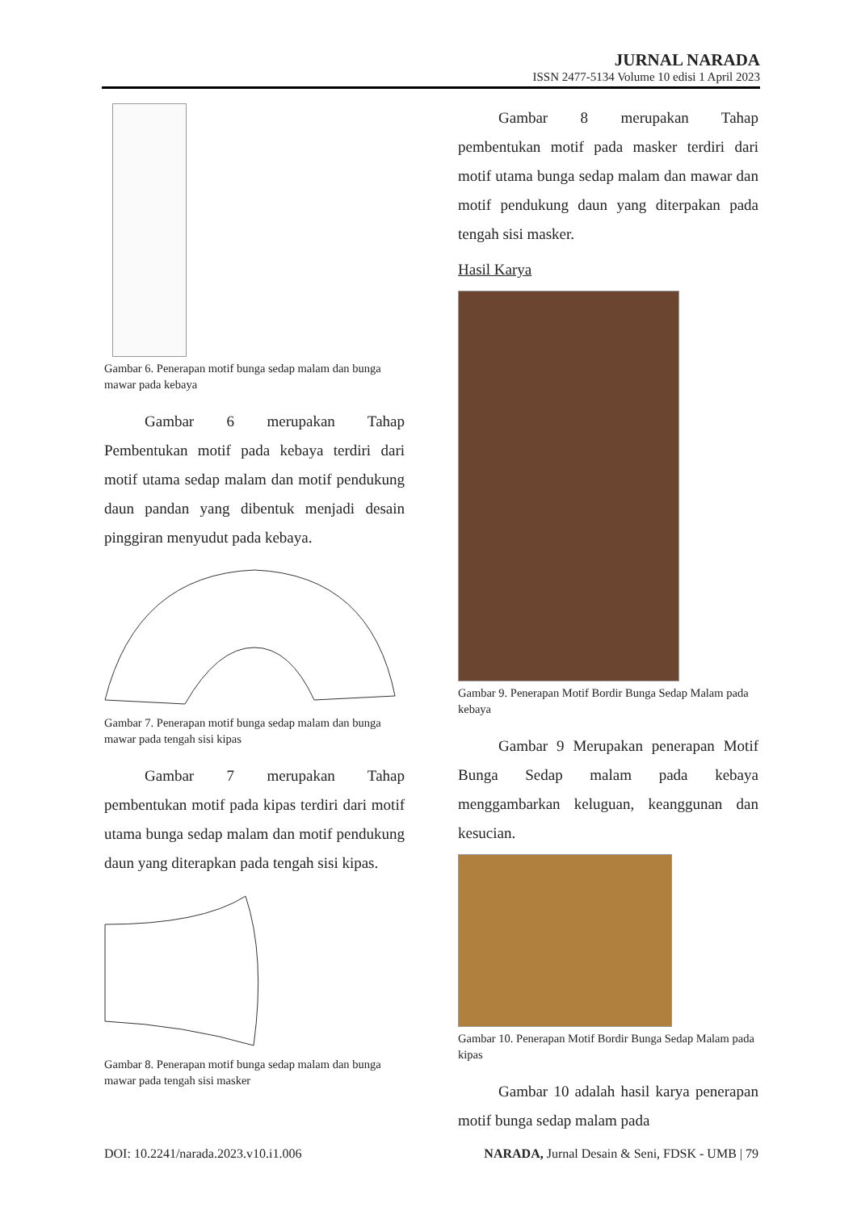JURNAL NARADA
ISSN 2477-5134 Volume 10 edisi 1 April 2023
Gambar 6. Penerapan motif bunga sedap malam dan bunga mawar pada kebaya
Gambar 6 merupakan Tahap Pembentukan motif pada kebaya terdiri dari motif utama sedap malam dan motif pendukung daun pandan yang dibentuk menjadi desain pinggiran menyudut pada kebaya.
Gambar 7. Penerapan motif bunga sedap malam dan bunga mawar pada tengah sisi kipas
Gambar 7 merupakan Tahap pembentukan motif pada kipas terdiri dari motif utama bunga sedap malam dan motif pendukung daun yang diterapkan pada tengah sisi kipas.
Gambar 8. Penerapan motif bunga sedap malam dan bunga mawar pada tengah sisi masker
Gambar 8 merupakan Tahap pembentukan motif pada masker terdiri dari motif utama bunga sedap malam dan mawar dan motif pendukung daun yang diterpakan pada tengah sisi masker.
Hasil Karya
Gambar 9. Penerapan Motif Bordir Bunga Sedap Malam pada kebaya
Gambar 9 Merupakan penerapan Motif Bunga Sedap malam pada kebaya menggambarkan keluguan, keanggunan dan kesucian.
Gambar 10. Penerapan Motif Bordir Bunga Sedap Malam pada kipas
Gambar 10 adalah hasil karya penerapan motif bunga sedap malam pada
DOI: 10.2241/narada.2023.v10.i1.006 NARADA, Jurnal Desain & Seni, FDSK - UMB | 79